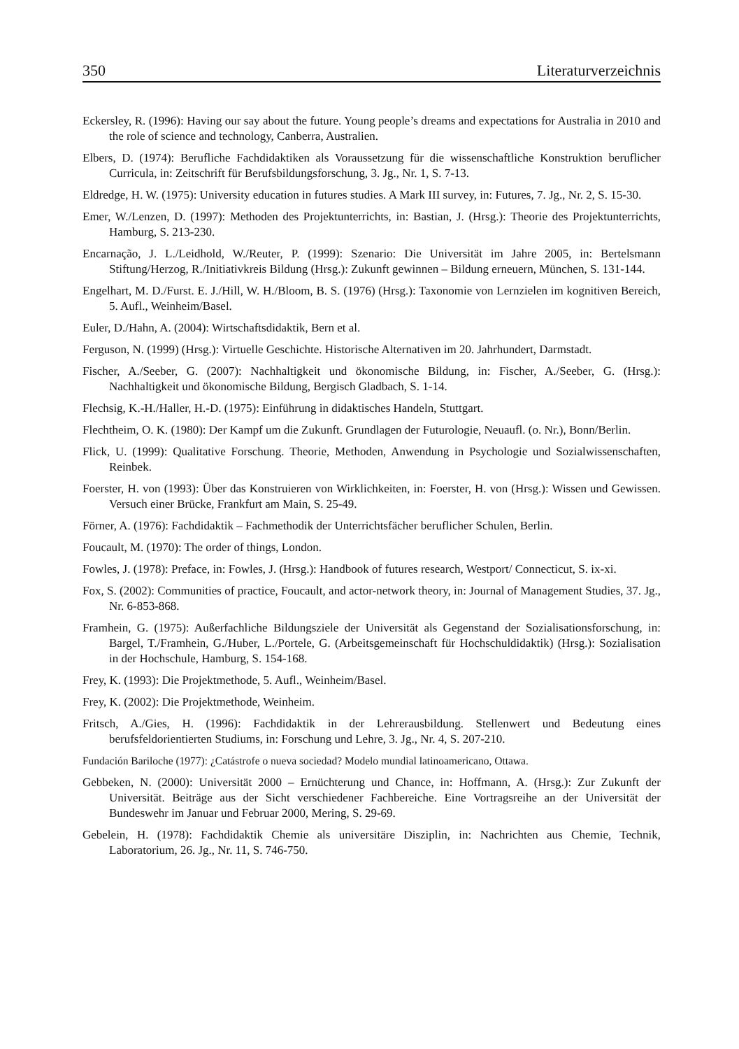350 Literaturverzeichnis
Eckersley, R. (1996): Having our say about the future. Young people’s dreams and expectations for Australia in 2010 and the role of science and technology, Canberra, Australien.
Elbers, D. (1974): Berufliche Fachdidaktiken als Voraussetzung für die wissenschaftliche Kon­struktion beruflicher Curricula, in: Zeitschrift für Berufsbildungsforschung, 3. Jg., Nr. 1, S. 7-13.
Eldredge, H. W. (1975): University education in futures studies. A Mark III survey, in: Futures, 7. Jg., Nr. 2, S. 15-30.
Emer, W./Lenzen, D. (1997): Methoden des Projektunterrichts, in: Bastian, J. (Hrsg.): Theorie des Projektunterrichts, Hamburg, S. 213-230.
Encarnação, J. L./Leidhold, W./Reuter, P. (1999): Szenario: Die Universität im Jahre 2005, in: Bertelsmann Stiftung/Herzog, R./Initiativkreis Bildung (Hrsg.): Zukunft gewinnen – Bildung erneuern, München, S. 131-144.
Engelhart, M. D./Furst. E. J./Hill, W. H./Bloom, B. S. (1976) (Hrsg.): Taxonomie von Lernzielen im kognitiven Bereich, 5. Aufl., Weinheim/Basel.
Euler, D./Hahn, A. (2004): Wirtschaftsdidaktik, Bern et al.
Ferguson, N. (1999) (Hrsg.): Virtuelle Geschichte. Historische Alternativen im 20. Jahrhundert, Darmstadt.
Fischer, A./Seeber, G. (2007): Nachhaltigkeit und ökonomische Bildung, in: Fischer, A./Seeber, G. (Hrsg.): Nachhaltigkeit und ökonomische Bildung, Bergisch Gladbach, S. 1-14.
Flechsig, K.-H./Haller, H.-D. (1975): Einführung in didaktisches Handeln, Stuttgart.
Flechtheim, O. K. (1980): Der Kampf um die Zukunft. Grundlagen der Futurologie, Neuaufl. (o. Nr.), Bonn/Berlin.
Flick, U. (1999): Qualitative Forschung. Theorie, Methoden, Anwendung in Psychologie und Sozialwissenschaften, Reinbek.
Foerster, H. von (1993): Über das Konstruieren von Wirklichkeiten, in: Foerster, H. von (Hrsg.): Wissen und Gewissen. Versuch einer Brücke, Frankfurt am Main, S. 25-49.
Förner, A. (1976): Fachdidaktik – Fachmethodik der Unterrichtsfächer beruflicher Schulen, Berlin.
Foucault, M. (1970): The order of things, London.
Fowles, J. (1978): Preface, in: Fowles, J. (Hrsg.): Handbook of futures research, Westport/ Connecticut, S. ix-xi.
Fox, S. (2002): Communities of practice, Foucault, and actor-network theory, in: Journal of Management Studies, 37. Jg., Nr. 6-853-868.
Framhein, G. (1975): Außerfachliche Bildungsziele der Universität als Gegenstand der Sozialisationsforschung, in: Bargel, T./Framhein, G./Huber, L./Portele, G. (Arbeitsgemeinschaft für Hochschuldidaktik) (Hrsg.): Sozialisation in der Hochschule, Hamburg, S. 154-168.
Frey, K. (1993): Die Projektmethode, 5. Aufl., Weinheim/Basel.
Frey, K. (2002): Die Projektmethode, Weinheim.
Fritsch, A./Gies, H. (1996): Fachdidaktik in der Lehrerausbildung. Stellenwert und Bedeutung eines berufsfeldorientierten Studiums, in: Forschung und Lehre, 3. Jg., Nr. 4, S. 207-210.
Fundación Bariloche (1977): ¿Catástrofe o nueva sociedad? Modelo mundial latinoamericano, Ottawa.
Gebbeken, N. (2000): Universität 2000 – Ernüchterung und Chance, in: Hoffmann, A. (Hrsg.): Zur Zukunft der Universität. Beiträge aus der Sicht verschiedener Fachbereiche. Eine Vortragsreihe an der Universität der Bundeswehr im Januar und Februar 2000, Mering, S. 29-69.
Gebelein, H. (1978): Fachdidaktik Chemie als universitäre Disziplin, in: Nachrichten aus Chemie, Technik, Laboratorium, 26. Jg., Nr. 11, S. 746-750.